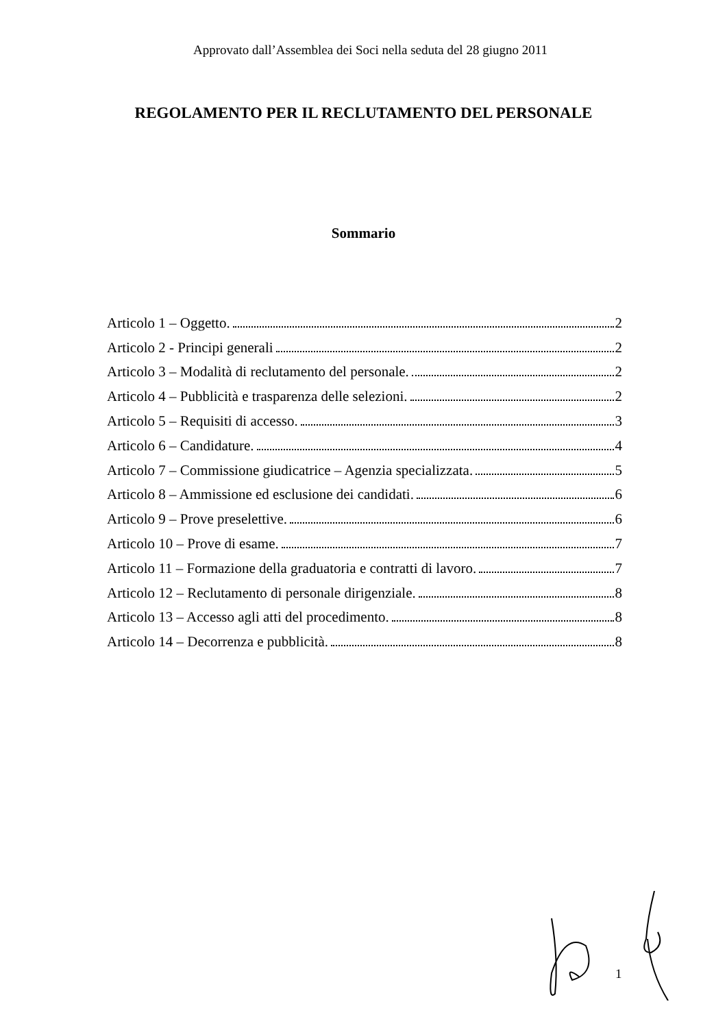Approvato dall’Assemblea dei Soci nella seduta del 28 giugno 2011
REGOLAMENTO PER IL RECLUTAMENTO DEL PERSONALE
Sommario
Articolo 1 – Oggetto. 2
Articolo 2 - Principi generali 2
Articolo 3 – Modalità di reclutamento del personale. 2
Articolo 4 – Pubblicità e trasparenza delle selezioni. 2
Articolo 5 – Requisiti di accesso. 3
Articolo 6 – Candidature. 4
Articolo 7 – Commissione giudicatrice – Agenzia specializzata. 5
Articolo 8 – Ammissione ed esclusione dei candidati. 6
Articolo 9 – Prove preselettive. 6
Articolo 10 – Prove di esame. 7
Articolo 11 – Formazione della graduatoria e contratti di lavoro. 7
Articolo 12 – Reclutamento di personale dirigenziale. 8
Articolo 13 – Accesso agli atti del procedimento. 8
Articolo 14 – Decorrenza e pubblicità. 8
1